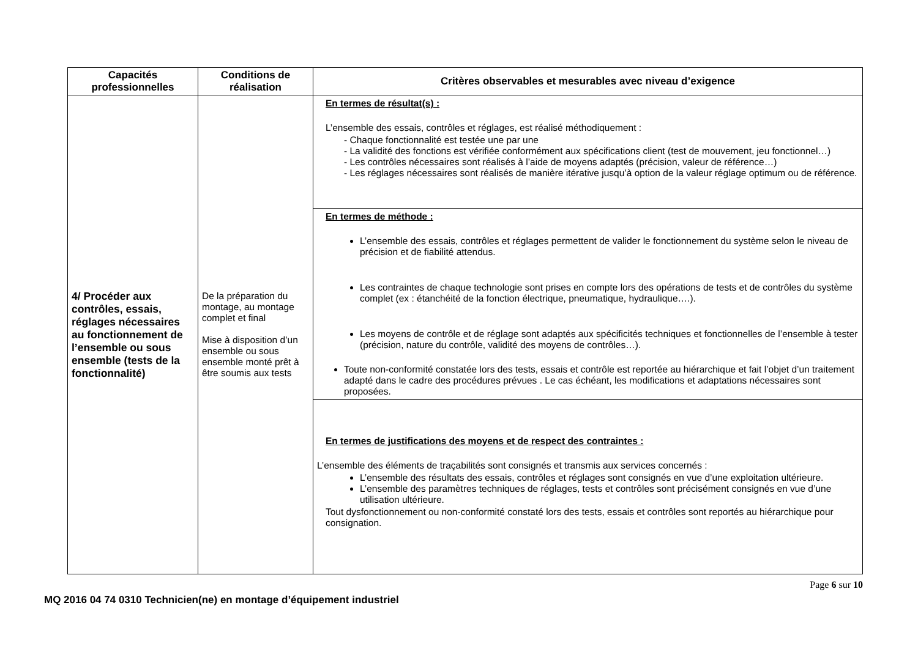| Capacités professionnelles | Conditions de réalisation | Critères observables et mesurables avec niveau d’exigence |
| --- | --- | --- |
| 4/ Procéder aux contrôles, essais, réglages nécessaires au fonctionnement de l’ensemble ou sous ensemble (tests de la fonctionnalité) | De la préparation du montage, au montage complet et final Mise à disposition d’un ensemble ou sous ensemble monté prêt à être soumis aux tests | En termes de résultat(s) : L’ensemble des essais, contrôles et réglages, est réalisé méthodiquement : - Chaque fonctionnalité est testée une par une - La validité des fonctions est vérifiée conformément aux spécifications client (test de mouvement, jeu fonctionnel…) - Les contrôles nécessaires sont réalisés à l’aide de moyens adaptés (précision, valeur de référence…) - Les réglages nécessaires sont réalisés de manière itérative jusqu’à option de la valeur réglage optimum ou de référence. |
| | | En termes de méthode : L’ensemble des essais, contrôles et réglages permettent de valider le fonctionnement du système selon le niveau de précision et de fiabilité attendus. Les contraintes de chaque technologie sont prises en compte lors des opérations de tests et de contrôles du système complet (ex : étanchéité de la fonction électrique, pneumatique, hydraulique….). Les moyens de contrôle et de réglage sont adaptés aux spécificités techniques et fonctionnelles de l’ensemble à tester (précision, nature du contrôle, validité des moyens de contrôles…). Toute non-conformité constatée lors des tests, essais et contrôle est reportée au hiérarchique et fait l’objet d’un traitement adapté dans le cadre des procédures prévues . Le cas échéant, les modifications et adaptations nécessaires sont proposées. |
| | | En termes de justifications des moyens et de respect des contraintes : L’ensemble des éléments de traçabilités sont consignés et transmis aux services concernés : L’ensemble des résultats des essais, contrôles et réglages sont consignés en vue d’une exploitation ultérieure. L’ensemble des paramètres techniques de réglages, tests et contrôles sont précisément consignés en vue d’une utilisation ultérieure. Tout dysfonctionnement ou non-conformité constaté lors des tests, essais et contrôles sont reportés au hiérarchique pour consignation. |
Page 6 sur 10
MQ 2016 04 74 0310 Technicien(ne) en montage d’équipement industriel